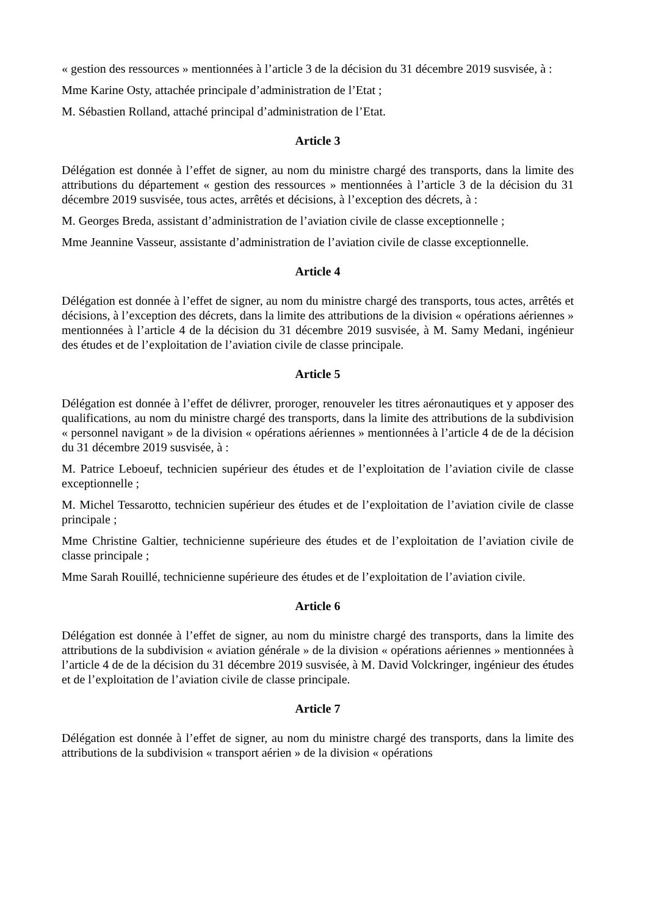« gestion des ressources » mentionnées à l’article 3 de la décision du 31 décembre 2019 susvisée, à :
Mme Karine Osty, attachée principale d’administration de l’Etat ;
M. Sébastien Rolland, attaché principal d’administration de l’Etat.
Article 3
Délégation est donnée à l’effet de signer, au nom du ministre chargé des transports, dans la limite des attributions du département « gestion des ressources » mentionnées à l’article 3 de la décision du 31 décembre 2019 susvisée, tous actes, arrêtés et décisions, à l’exception des décrets, à :
M. Georges Breda, assistant d’administration de l’aviation civile de classe exceptionnelle ;
Mme Jeannine Vasseur, assistante d’administration de l’aviation civile de classe exceptionnelle.
Article 4
Délégation est donnée à l’effet de signer, au nom du ministre chargé des transports, tous actes, arrêtés et décisions, à l’exception des décrets, dans la limite des attributions de la division « opérations aériennes » mentionnées à l’article 4 de la décision du 31 décembre 2019 susvisée, à M. Samy Medani, ingénieur des études et de l’exploitation de l’aviation civile de classe principale.
Article 5
Délégation est donnée à l’effet de délivrer, proroger, renouveler les titres aéronautiques et y apposer des qualifications, au nom du ministre chargé des transports, dans la limite des attributions de la subdivision « personnel navigant » de la division « opérations aériennes » mentionnées à l’article 4 de de la décision du 31 décembre 2019 susvisée, à :
M. Patrice Leboeuf, technicien supérieur des études et de l’exploitation de l’aviation civile de classe exceptionnelle ;
M. Michel Tessarotto, technicien supérieur des études et de l’exploitation de l’aviation civile de classe principale ;
Mme Christine Galtier, technicienne supérieure des études et de l’exploitation de l’aviation civile de classe principale ;
Mme Sarah Rouillé, technicienne supérieure des études et de l’exploitation de l’aviation civile.
Article 6
Délégation est donnée à l’effet de signer, au nom du ministre chargé des transports, dans la limite des attributions de la subdivision « aviation générale » de la division « opérations aériennes » mentionnées à l’article 4 de de la décision du 31 décembre 2019 susvisée, à M. David Volckringer, ingénieur des études et de l’exploitation de l’aviation civile de classe principale.
Article 7
Délégation est donnée à l’effet de signer, au nom du ministre chargé des transports, dans la limite des attributions de la subdivision « transport aérien » de la division « opérations